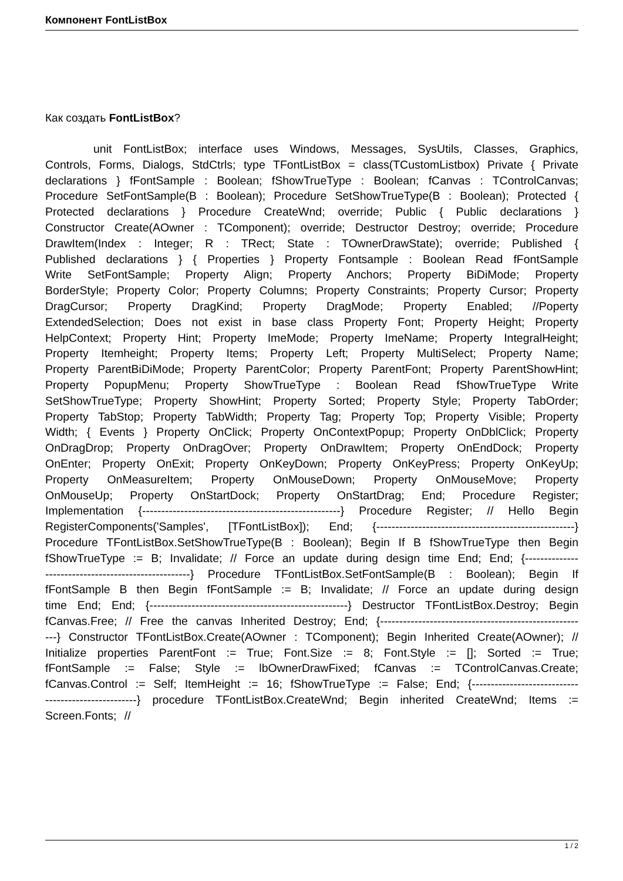Компонент FontListBox
Как создать FontListBox?
unit FontListBox; interface uses Windows, Messages, SysUtils, Classes, Graphics, Controls, Forms, Dialogs, StdCtrls; type TFontListBox = class(TCustomListbox) Private { Private declarations } fFontSample : Boolean; fShowTrueType : Boolean; fCanvas : TControlCanvas; Procedure SetFontSample(B : Boolean); Procedure SetShowTrueType(B : Boolean); Protected { Protected declarations } Procedure CreateWnd; override; Public { Public declarations } Constructor Create(AOwner : TComponent); override; Destructor Destroy; override; Procedure DrawItem(Index : Integer; R : TRect; State : TOwnerDrawState); override; Published { Published declarations } { Properties } Property Fontsample : Boolean Read fFontSample Write SetFontSample; Property Align; Property Anchors; Property BiDiMode; Property BorderStyle; Property Color; Property Columns; Property Constraints; Property Cursor; Property DragCursor; Property DragKind; Property DragMode; Property Enabled; //Poperty ExtendedSelection; Does not exist in base class Property Font; Property Height; Property HelpContext; Property Hint; Property ImeMode; Property ImeName; Property IntegralHeight; Property Itemheight; Property Items; Property Left; Property MultiSelect; Property Name; Property ParentBiDiMode; Property ParentColor; Property ParentFont; Property ParentShowHint; Property PopupMenu; Property ShowTrueType : Boolean Read fShowTrueType Write SetShowTrueType; Property ShowHint; Property Sorted; Property Style; Property TabOrder; Property TabStop; Property TabWidth; Property Tag; Property Top; Property Visible; Property Width; { Events } Property OnClick; Property OnContextPopup; Property OnDblClick; Property OnDragDrop; Property OnDragOver; Property OnDrawItem; Property OnEndDock; Property OnEnter; Property OnExit; Property OnKeyDown; Property OnKeyPress; Property OnKeyUp; Property OnMeasureItem; Property OnMouseDown; Property OnMouseMove; Property OnMouseUp; Property OnStartDock; Property OnStartDrag; End; Procedure Register; Implementation {----------------------------------------------------} Procedure Register; // Hello Begin RegisterComponents('Samples', [TFontListBox]); End; {----------------------------------------------------} Procedure TFontListBox.SetShowTrueType(B : Boolean); Begin If B fShowTrueType then Begin fShowTrueType := B; Invalidate; // Force an update during design time End; End; {----------------------------------------------------} Procedure TFontListBox.SetFontSample(B : Boolean); Begin If fFontSample B then Begin fFontSample := B; Invalidate; // Force an update during design time End; End; {----------------------------------------------------} Destructor TFontListBox.Destroy; Begin fCanvas.Free; // Free the canvas Inherited Destroy; End; {-------------------------------------------------------} Constructor TFontListBox.Create(AOwner : TComponent); Begin Inherited Create(AOwner); // Initialize properties ParentFont := True; Font.Size := 8; Font.Style := []; Sorted := True; fFontSample := False; Style := lbOwnerDrawFixed; fCanvas := TControlCanvas.Create; fCanvas.Control := Self; ItemHeight := 16; fShowTrueType := False; End; {----------------------------------------------------} procedure TFontListBox.CreateWnd; Begin inherited CreateWnd; Items := Screen.Fonts; //
1 / 2